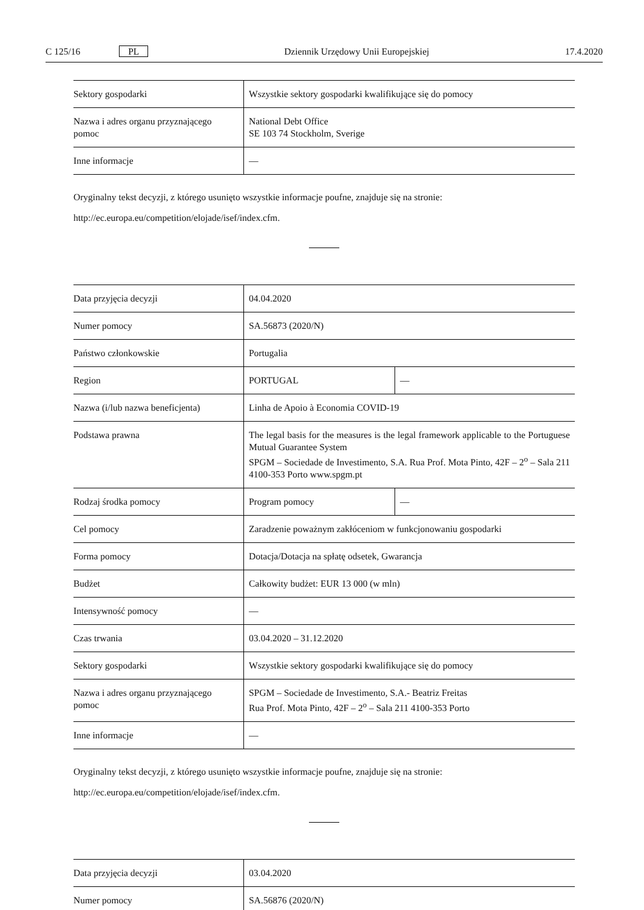C 125/16 PL Dziennik Urzędowy Unii Europejskiej 17.4.2020
| Sektory gospodarki | Wszystkie sektory gospodarki kwalifikujące się do pomocy |
| Nazwa i adres organu przyznającego pomoc | National Debt Office SE 103 74 Stockholm, Sverige |
| Inne informacje | — |
Oryginalny tekst decyzji, z którego usunięto wszystkie informacje poufne, znajduje się na stronie:
http://ec.europa.eu/competition/elojade/isef/index.cfm.
| Data przyjęcia decyzji | 04.04.2020 | |
| Numer pomocy | SA.56873 (2020/N) | |
| Państwo członkowskie | Portugalia | |
| Region | PORTUGAL | — |
| Nazwa (i/lub nazwa beneficjenta) | Linha de Apoio à Economia COVID-19 | |
| Podstawa prawna | The legal basis for the measures is the legal framework applicable to the Portuguese Mutual Guarantee System SPGM – Sociedade de Investimento, S.A. Rua Prof. Mota Pinto, 42F – 2<sup>o</sup> – Sala 211 4100-353 Porto www.spgm.pt | |
| Rodzaj środka pomocy | Program pomocy | — |
| Cel pomocy | Zaradzenie poważnym zakłóceniom w funkcjonowaniu gospodarki | |
| Forma pomocy | Dotacja/Dotacja na spłatę odsetek, Gwarancja | |
| Budżet | Całkowity budżet: EUR 13 000 (w mln) | |
| Intensywność pomocy | — | |
| Czas trwania | 03.04.2020 – 31.12.2020 | |
| Sektory gospodarki | Wszystkie sektory gospodarki kwalifikujące się do pomocy | |
| Nazwa i adres organu przyznającego pomoc | SPGM – Sociedade de Investimento, S.A.- Beatriz Freitas Rua Prof. Mota Pinto, 42F – 2<sup>o</sup> – Sala 211 4100-353 Porto | |
| Inne informacje | — | |
Oryginalny tekst decyzji, z którego usunięto wszystkie informacje poufne, znajduje się na stronie:
http://ec.europa.eu/competition/elojade/isef/index.cfm.
| Data przyjęcia decyzji | 03.04.2020 |
| Numer pomocy | SA.56876 (2020/N) |